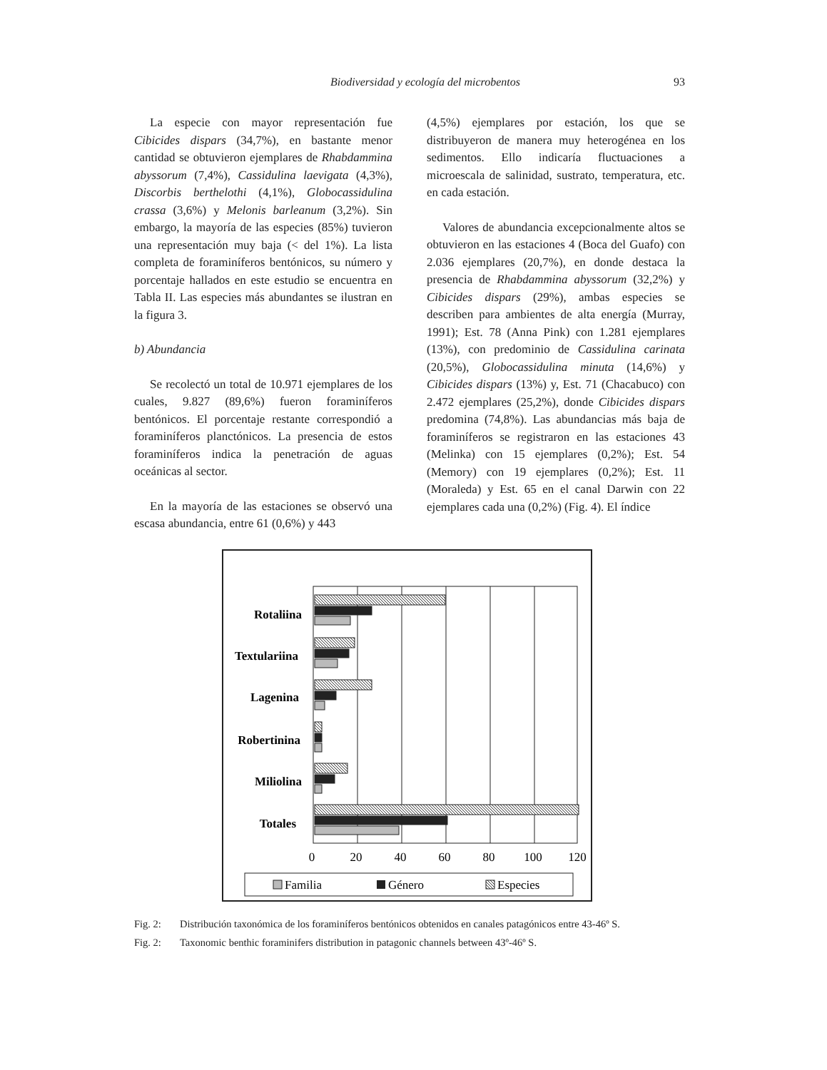Biodiversidad y ecología del microbentos
93
La especie con mayor representación fue Cibicides dispars (34,7%), en bastante menor cantidad se obtuvieron ejemplares de Rhabdammina abyssorum (7,4%), Cassidulina laevigata (4,3%), Discorbis berthelothi (4,1%), Globocassidulina crassa (3,6%) y Melonis barleanum (3,2%). Sin embargo, la mayoría de las especies (85%) tuvieron una representación muy baja (< del 1%). La lista completa de foraminíferos bentónicos, su número y porcentaje hallados en este estudio se encuentra en Tabla II. Las especies más abundantes se ilustran en la figura 3.
b) Abundancia
Se recolectó un total de 10.971 ejemplares de los cuales, 9.827 (89,6%) fueron foraminíferos bentónicos. El porcentaje restante correspondió a foraminíferos planctónicos. La presencia de estos foraminíferos indica la penetración de aguas oceánicas al sector.
En la mayoría de las estaciones se observó una escasa abundancia, entre 61 (0,6%) y 443
(4,5%) ejemplares por estación, los que se distribuyeron de manera muy heterogénea en los sedimentos. Ello indicaría fluctuaciones a microescala de salinidad, sustrato, temperatura, etc. en cada estación.
Valores de abundancia excepcionalmente altos se obtuvieron en las estaciones 4 (Boca del Guafo) con 2.036 ejemplares (20,7%), en donde destaca la presencia de Rhabdammina abyssorum (32,2%) y Cibicides dispars (29%), ambas especies se describen para ambientes de alta energía (Murray, 1991); Est. 78 (Anna Pink) con 1.281 ejemplares (13%), con predominio de Cassidulina carinata (20,5%), Globocassidulina minuta (14,6%) y Cibicides dispars (13%) y, Est. 71 (Chacabuco) con 2.472 ejemplares (25,2%), donde Cibicides dispars predomina (74,8%). Las abundancias más baja de foraminíferos se registraron en las estaciones 43 (Melinka) con 15 ejemplares (0,2%); Est. 54 (Memory) con 19 ejemplares (0,2%); Est. 11 (Moraleda) y Est. 65 en el canal Darwin con 22 ejemplares cada una (0,2%) (Fig. 4). El índice
Rotaliina
Textulariina
Lagenina
Robertinina
Miliolina
Totales
0
20
40
60
80
100
120
Familia
Género
Especies
Fig. 2: Distribución taxonómica de los foraminíferos bentónicos obtenidos en canales patagónicos entre 43-46º S.
Fig. 2: Taxonomic benthic foraminifers distribution in patagonic channels between 43º-46º S.